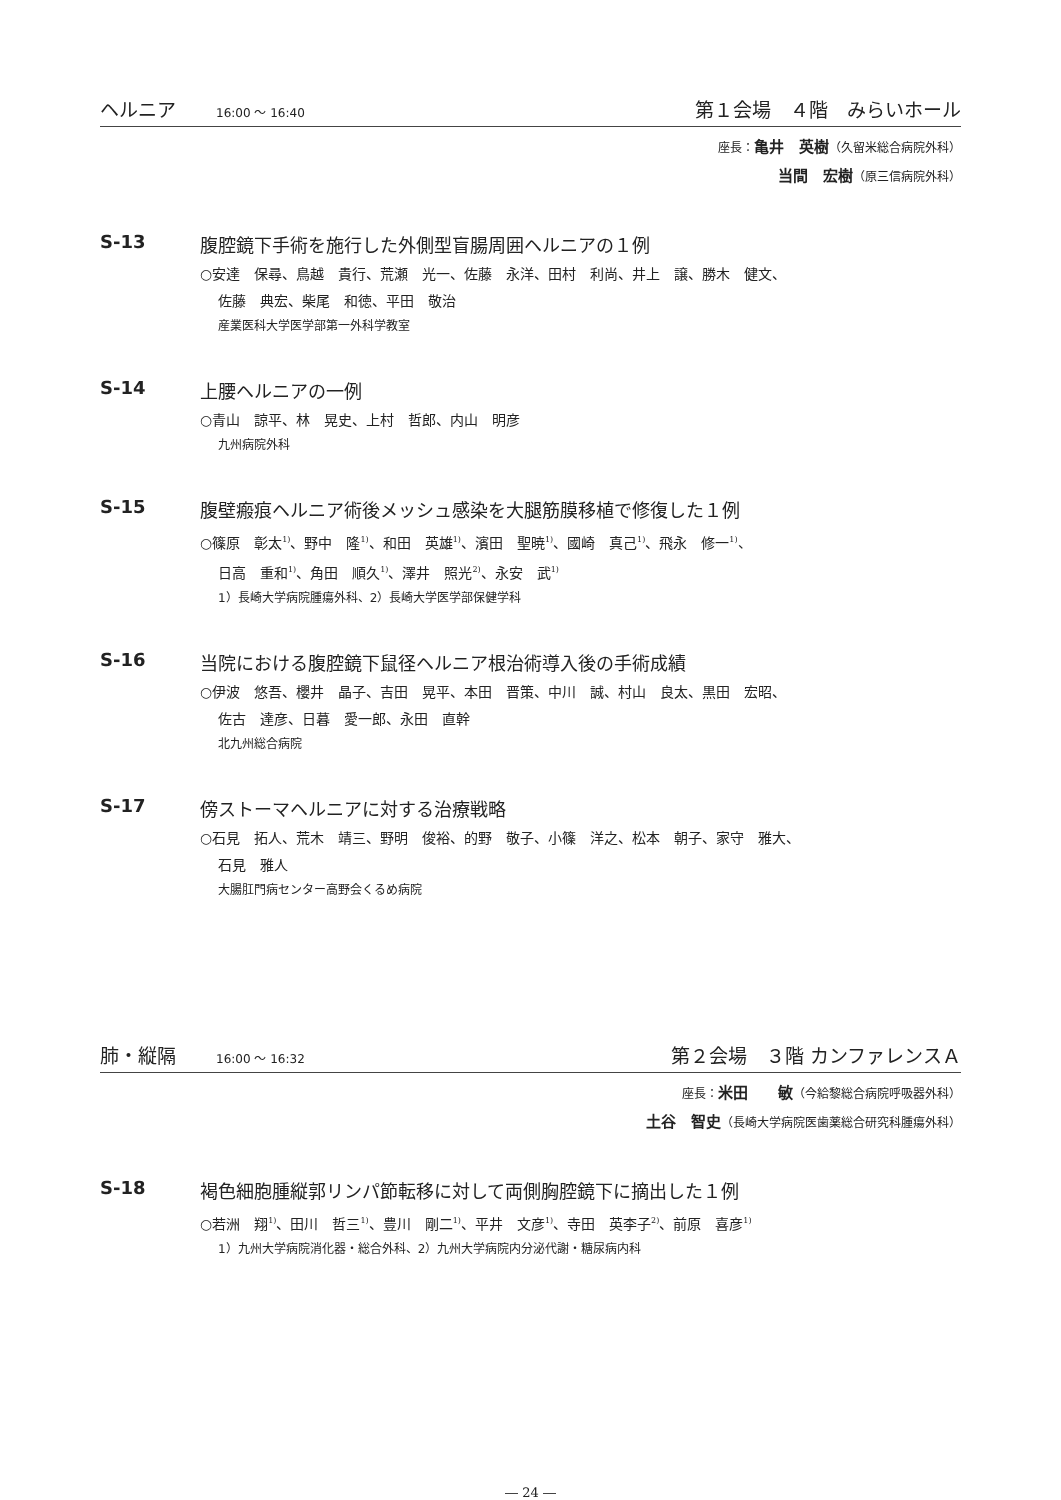ヘルニア 16:00 ～ 16:40 第１会場　４階　みらいホール
座長：亀井　英樹（久留米総合病院外科）
当間　宏樹（原三信病院外科）
S-13 腹腔鏡下手術を施行した外側型盲腸周囲ヘルニアの１例
○安達　保尋、鳥越　貴行、荒瀬　光一、佐藤　永洋、田村　利尚、井上　譲、勝木　健文、
佐藤　典宏、柴尾　和徳、平田　敬治
産業医科大学医学部第一外科学教室
S-14 上腰ヘルニアの一例
○青山　諒平、林　晃史、上村　哲郎、内山　明彦
九州病院外科
S-15 腹壁瘢痕ヘルニア術後メッシュ感染を大腿筋膜移植で修復した１例
○篠原　彰太<sup>1)</sup>、野中　隆<sup>1)</sup>、和田　英雄<sup>1)</sup>、濱田　聖暁<sup>1)</sup>、國崎　真己<sup>1)</sup>、飛永　修一<sup>1)</sup>、
日高　重和<sup>1)</sup>、角田　順久<sup>1)</sup>、澤井　照光<sup>2)</sup>、永安　武<sup>1)</sup>
1）長崎大学病院腫瘍外科、2）長崎大学医学部保健学科
S-16 当院における腹腔鏡下鼠径ヘルニア根治術導入後の手術成績
○伊波　悠吾、櫻井　晶子、吉田　晃平、本田　晋策、中川　誠、村山　良太、黒田　宏昭、
佐古　達彦、日暮　愛一郎、永田　直幹
北九州総合病院
S-17 傍ストーマヘルニアに対する治療戦略
○石見　拓人、荒木　靖三、野明　俊裕、的野　敬子、小篠　洋之、松本　朝子、家守　雅大、
石見　雅人
大腸肛門病センター高野会くるめ病院
肺・縦隔 16:00 ～ 16:32 第２会場　３階 カンファレンスＡ
座長：米田　　敏（今給黎総合病院呼吸器外科）
土谷　智史（長崎大学病院医歯薬総合研究科腫瘍外科）
S-18 褐色細胞腫縦郭リンパ節転移に対して両側胸腔鏡下に摘出した１例
○若洲　翔<sup>1)</sup>、田川　哲三<sup>1)</sup>、豊川　剛二<sup>1)</sup>、平井　文彦<sup>1)</sup>、寺田　英李子<sup>2)</sup>、前原　喜彦<sup>1)</sup>
1）九州大学病院消化器・総合外科、2）九州大学病院内分泌代謝・糖尿病内科
― 24 ―